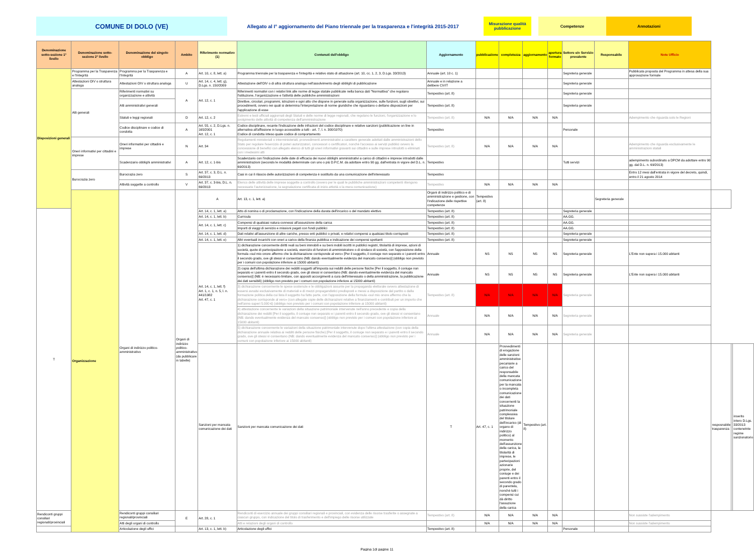COMUNE DI DOLO (VE)
Allegato al I° aggiornamento del Piano triennale per la trasparenza e l'integrità 2015-2017
Misurazione qualità pubblicazione
Competenze Annotazioni
| Denominazione sotto-sezione 1° livello | Denominazione sotto-sezione 2° livello | Denominazione del singolo obbligo | Ambito | Riferimento normativo (1) | Contenuti dell'obbligo | Aggiornamento | pubblicazione | completezza | aggiornamento | apertura formato | Settore e/o Servizio prevalente | Responsabile | Note Ufficio | | | |
| --- | --- | --- | --- | --- | --- | --- | --- | --- | --- | --- | --- | --- | --- | --- | --- | --- |
| Disposizioni generali | Programma per la Trasparenza e l'Integrità | Programma per la Trasparenza e l'Integrità | A | Art. 10, c. 8, lett. a) | Programma triennale per la trasparenza e l'integrità e relativo stato di attuazione (art. 10, cc. 1, 2, 3, D.Lgs. 33/2013) | Annuale (art. 10 c. 1) | | | | | Segreteria generale | | Pubblicata proposta del Programma in attesa della sua approvazione formale | | | |
| | Attestazioni OIV o struttura analoga | Attestazioni OIV o struttura analoga | U | Art. 14, c. 4, lett. g), D.Lgs. n. 150/2009 | Attestazione dell'OIV o di altra struttura analoga nell'assolvimento degli obblighi di pubblicazione | Annuale e in relazione a delibere CiVIT | | | | | Segreteria generale | | | | | |
| | Atti generali | Riferimenti normativi su organizzazione e attività | A | Art. 12, c. 1 | Riferimenti normativi con i relativi link alle norme di legge statale pubblicate nella banca dati "Normattiva" che regolano l'istituzione, l'organizzazione e l'attività delle pubbliche amministrazioni | Tempestivo (art. 8) | | | | | Segreteria generale | | | | | |
| | | Atti amministrativi generali | | | Direttive, circolari, programmi, istruzioni e ogni atto che dispone in generale sulla organizzazione, sulle funzioni, sugli obiettivi, sui procedimenti, ovvero nei quali si determina l'interpretazione di norme giuridiche che riguardano o dettano disposizioni per l'applicazione di esse | Tempestivo (art. 8) | | | | | Segreteria generale | | | | | |
| | | Statuti e leggi regionali | D | Art. 12, c. 2 | Estremi e testi ufficiali aggiornati degli Statuti e delle norme di legge regionali, che regolano le funzioni, l'organizzazione e lo svolgimento delle attività di competenza dell'amministrazione | Tempestivo (art. 8) | N/A | N/A | N/A | N/A | | | Adempimento che riguarda solo le Regioni | | | |
| | | Codice disciplinare e codice di condotta | A | Art. 55, c. 2, D.Lgs. n. 165/2001 Art. 12, c. 1 | Codice disciplinare, recante l'indicazione delle infrazioni del codice disciplinare e relative sanzioni (pubblicazione on line in alternativa all'affissione in luogo accessibile a tutti - art. 7, l. n. 300/1970) Codice di condotta inteso quale codice di comportamento | Tempestivo | | | | | Personale | | | | | |
| | Oneri informativi per cittadini e imprese | Oneri informativi per cittadini e imprese | N | Art. 34 | Regolamenti ministeriali o interministeriali, provvedimenti amministrativi a carattere generale adottati dalle amministrazioni dello Stato per regolare l'esercizio di poteri autorizzatori, concessori o certificatori, nonchè l'accesso ai servizi pubblici ovvero la concessione di benefici con allegato elenco di tutti gli oneri informativi gravanti sui cittadini e sulle imprese introdotti o eliminati con i medesimi atti | Tempestivo (art. 8) | N/A | N/A | N/A | N/A | | | Adempimento che riguarda esclusivamente le amministrazioni statali | | | |
| | | Scadenzario obblighi amministrativi | A | Art. 12, c. 1-bis | Scadenzario con l'indicazione delle date di efficacia dei nuovi obblighi amministrativi a carico di cittadini e imprese introdotti dalle amministrazioni (secondo le modalità determinate con uno o più D.P.C.M. da adottare entro 90 gg. dall'entrata in vigore del D.L. n. 69/2013) | Tempestivo | | | | | Tutti servizi | | adempimento subordinato a DPCM da adottare entro 90 gg. dal D.L. n. 69/2013) | | | |
| | Burocrazia zero | Burocrazia zero | S | Art. 37, c. 3, D.L. n. 69/2013 | Casi in cui il rilascio delle autorizzazioni di competenza è sostituito da una comunicazione dell'interessato | Tempestivo | | | | | | | Entro 12 mesi dall'entrata in vigore del decreto, quindi, entro il 21 agosto 2014 | | | |
| | | Attività soggette a controllo | V | Art. 37, c. 3-bis, D.L. n. 69/2013 | Elenco delle attività delle imprese soggette a controllo (ovvero per le quali le pubbliche amministrazioni competenti ritengono necessarie l'autorizzazione, la segnalazione certificata di inizio attività o la mera comunicazione) | Tempestivo | N/A | N/A | N/A | N/A | | | | | | |
| | Organizzazione | Organi di indirizzo politico-amministrativo | Organi di indirizzo politico-amministrativo (da pubblicare in tabelle) | A | Art. 13, c. 1, lett. a) | Organi di indirizzo politico e di amministrazione e gestione, con l'indicazione delle rispettive competenze | Tempestivo (art. 8) | | | | | Segreteria generale | | | | |
| T | | | | Art. 14, c. 1, lett. a) | Atto di nomina o di proclamazione, con l'indicazione della durata dell'incarico o del mandato elettivo | Tempestivo (art. 8) | | | | | Segreteria generale | | | | | |
| | | | | Art. 14, c. 1, lett. b) | Curricula | Tempestivo (art. 8) | | | | | AA.GG. | | | | | |
| | | | | Art. 14, c. 1, lett. c) | Compensi di qualsiasi natura connessi all'assunzione della carica | Tempestivo (art. 8) | | | | | AA.GG. | | | | | |
| | | | | | Importi di viaggi di servizio e missioni pagati con fondi pubblici | Tempestivo (art. 8) | | | | | AA.GG. | | | | | |
| | | | | Art. 14, c. 1, lett. d) | Dati relativi all'assunzione di altre cariche, presso enti pubblici o privati, e relativi compensi a qualsiasi titolo corrisposti | Tempestivo (art. 8) | | | | | Segreteria generale | | | | | |
| | | | | Art. 14, c. 1, lett. e) | Altri eventuali incarichi con oneri a carico della finanza pubblica e indicazione dei compensi spettanti | Tempestivo (art. 8) | | | | | Segreteria generale | | | | | |
| | | | | Art. 14, c. 1, lett. f) Art. 1, c. 1, n. 5, l. n. 441/1982 Art. 47, c. 1 | 1) dichiarazione concernente diritti reali su beni immobili e su beni mobili iscritti in pubblici registri, titolarità di imprese, azioni di società, quote di partecipazione a società, esercizio di funzioni di amministratore o di sindaco di società, con l'apposizione della formula «sul mio onore affermo che la dichiarazione corrisponde al vero» [Per il soggetto, il coniuge non separato e i parenti entro il secondo grado, ove gli stessi vi consentano (NB: dando eventualmente evidenza del mancato consenso)] (obbligo non previsto per i comuni con popolazione inferiore ai 15000 abitanti) | Annuale | NS | NS | NS | NS | Segreteria generale | | L'Ente non supera i 15.000 abitanti | | | |
| | | | | | 2) copia dell'ultima dichiarazione dei redditi soggetti all'imposta sui redditi delle persone fisiche [Per il soggetto, il coniuge non separato e i parenti entro il secondo grado, ove gli stessi vi consentano (NB: dando eventualmente evidenza del mancato consenso)] (NB: è necessario limitare, con appositi accorgimenti a cura dell'interessato o della amministrazione, la pubblicazione dei dati sensibili) (obbligo non previsto per i comuni con popolazione inferiore ai 15000 abitanti) | Annuale | NS | NS | NS | NS | Segreteria generale | | L'Ente non supera i 15.000 abitanti | | | |
| | | | | | 3) dichiarazione concernente le spese sostenute e le obbligazioni assunte per la propaganda elettorale ovvero attestazione di essersi avvalsi esclusivamente di materiali e di mezzi propagandistici predisposti e messi a disposizione dal partito o dalla formazione politica della cui lista il soggetto ha fatto parte, con l'apposizione della formula «sul mio onore affermo che la dichiarazione corrisponde al vero» (con allegate copie delle dichiarazioni relative a finanziamenti e contributi per un importo che nell'anno superi 5.000 €) (obbligo non previsto per i comuni con popolazione inferiore ai 15000 abitanti) | Tempestivo (art. 8) | N/A | N/A | N/A | N/A | Segreteria generale | | | | | |
| | | | | | 4) attestazione concernente le variazioni della situazione patrimoniale intervenute nell'anno precedente e copia della dichiarazione dei redditi [Per il soggetto, il coniuge non separato e i parenti entro il secondo grado, ove gli stessi vi consentano (NB: dando eventualmente evidenza del mancato consenso)] (obbligo non previsto per i comuni con popolazione inferiore ai 15000 abitanti) | Annuale | N/A | N/A | N/A | N/A | Segreteria generale | | | | | |
| | | | | | 5) dichiarazione concernente le variazioni della situazione patrimoniale intervenute dopo l'ultima attestazione (con copia della dichiarazione annuale relativa ai redditi delle persone fisiche) [Per il soggetto, il coniuge non separato e i parenti entro il secondo grado, ove gli stessi vi consentano (NB: dando eventualmente evidenza del mancato consenso)] (obbligo non previsto per i comuni con popolazione inferiore ai 15000 abitanti) | Annuale | N/A | N/A | N/A | N/A | Segreteria generale | | | | | |
| | | | | Sanzioni per mancata comunicazione dei dati | Sanzioni per mancata comunicazione dei dati | T | Art. 47, c. 1 | Provvedimenti di erogazione delle sanzioni amministrative pecuniarie a carico del responsabile della mancata comunicazione per la mancata o incompleta comunicazione dei dati concernenti la situazione patrimoniale complessiva del titolare dell'incarico (di organo di indirizzo politico) al momento dell'assunzione della carica, la titolarità di imprese, le partecipazioni azionarie proprie, del coniuge e dei parenti entro il secondo grado di parentela, nonchè tutti i compensi cui dà diritto l'assuzione della carica | Tempestivo (art. 8) | | | | | resposnabile trasparenza | | inserito intero D.Lgs. 33/2013 contenetnte regime sanzionatorio |
| Rendiconti gruppi consiliari regionali/provinciali | | Rendiconti gruppi consiliari regionali/provinciali | E | Art. 28, c. 1 | Rendiconti di esercizio annuale dei gruppi consiliari regionali e provinciali, con evidenza delle risorse trasferite o assegnate a ciascun gruppo, con indicazione del titolo di trasferimento e dell'impiego delle risorse utilizzate | Tempestivo (art. 8) | N/A | N/A | N/A | N/A | | | Non sussiste l'adempimento | | | |
| | | Atti degli organi di controllo | | | Atti e relazioni degli organi di controllo | | N/A | N/A | N/A | N/A | | | Non sussiste l'adempimento | | | |
| | | Articolazione degli uffici | | Art. 13, c. 1, lett. b) | Articolazione degli uffici | Tempestivo (art. 8) | | | | | Personale | | | | | |
Pagina 1di pagine 11